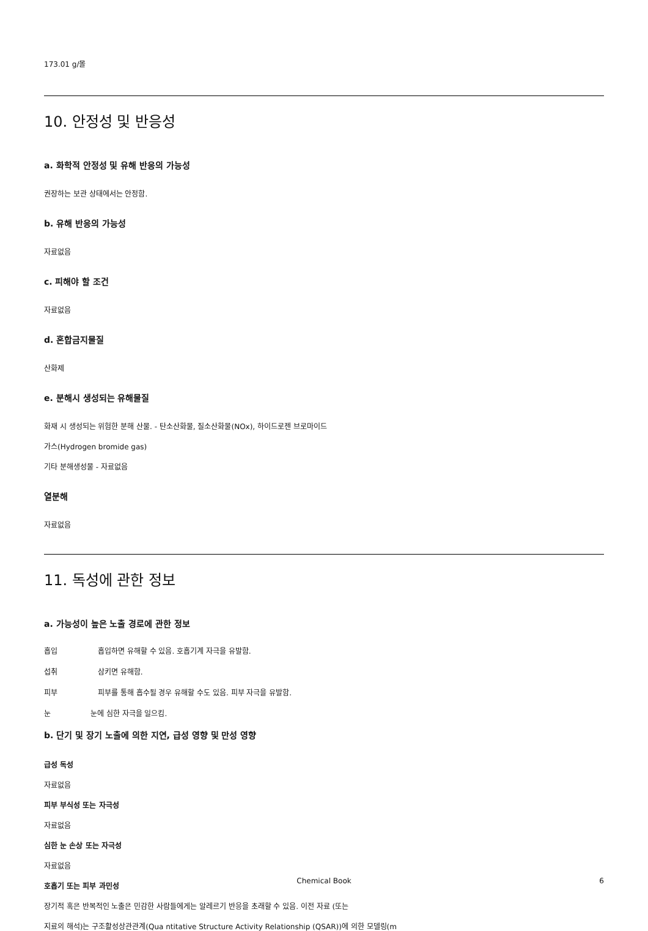173.01 g/몰
10. 안정성 및 반응성
a. 화학적 안정성 및 유해 반응의 가능성
권장하는 보관 상태에서는 안정함.
b. 유해 반응의 가능성
자료없음
c. 피해야 할 조건
자료없음
d. 혼합금지물질
산화제
e. 분해시 생성되는 유해물질
화재 시 생성되는 위험한 분해 산물. - 탄소산화물, 질소산화물(NOx), 하이드로젠 브로마이드
가스(Hydrogen bromide gas)
기타 분해생성물 - 자료없음
열분해
자료없음
11. 독성에 관한 정보
a. 가능성이 높은 노출 경로에 관한 정보
흡입 흡입하면 유해할 수 있음. 호흡기계 자극을 유발함.
섭취 삼키면 유해함.
피부 피부를 통해 흡수될 경우 유해할 수도 있음. 피부 자극을 유발함.
눈 눈에 심한 자극을 일으킴.
b. 단기 및 장기 노출에 의한 지연, 급성 영향 및 만성 영향
급성 독성
자료없음
피부 부식성 또는 자극성
자료없음
심한 눈 손상 또는 자극성
자료없음
호흡기 또는 피부 과민성
장기적 혹은 반복적인 노출은 민감한 사람들에게는 알레르기 반응을 초래할 수 있음. 이전 자료 (또는
지료의 해석)는 구조활성상관관계(Qua ntitative Structure Activity Relationship (QSAR))에 의한 모델링(m
Chemical Book
6